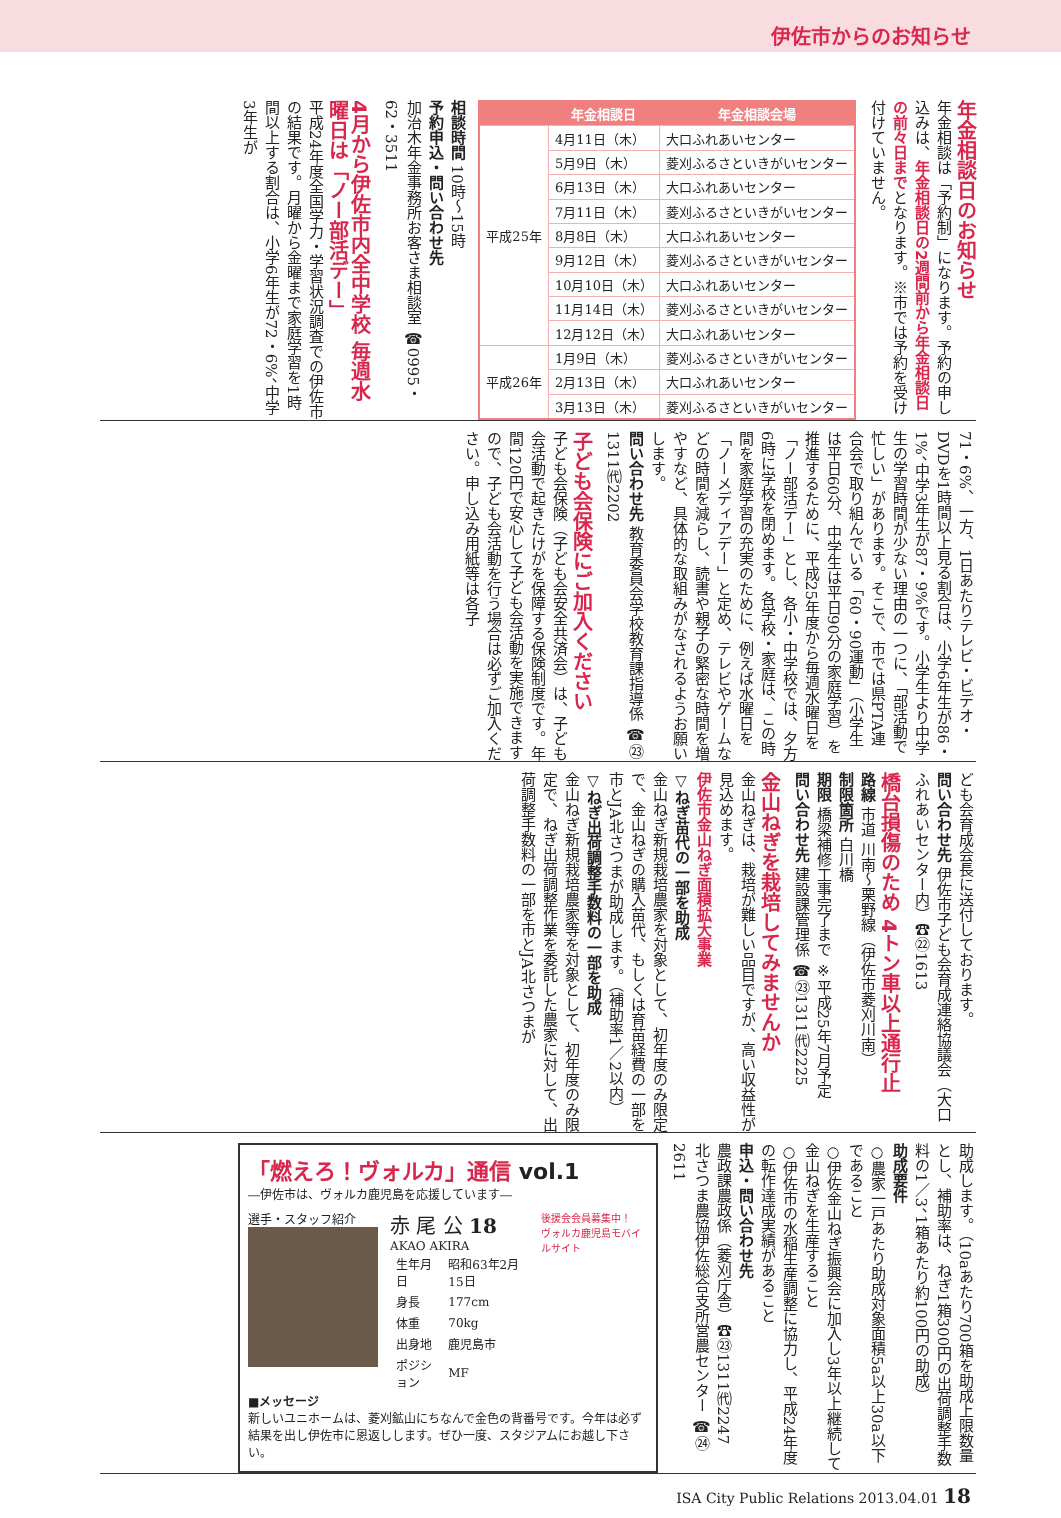伊佐市からのお知らせ
年金相談日のお知らせ
年金相談は「予約制」になります。予約の申し込みは、年金相談日の2週間前から年金相談日の前々日までとなります。※市では予約を受け付けていません。
| | 年金相談日 | 年金相談会場 |
| --- | --- | --- |
| 平成25年 | 4月11日（木） | 大口ふれあいセンター |
| | 5月9日（木） | 菱刈ふるさといきがいセンター |
| | 6月13日（木） | 大口ふれあいセンター |
| | 7月11日（木） | 菱刈ふるさといきがいセンター |
| | 8月8日（木） | 大口ふれあいセンター |
| | 9月12日（木） | 菱刈ふるさといきがいセンター |
| | 10月10日（木） | 大口ふれあいセンター |
| | 11月14日（木） | 菱刈ふるさといきがいセンター |
| | 12月12日（木） | 大口ふれあいセンター |
| 平成26年 | 1月9日（木） | 菱刈ふるさといきがいセンター |
| | 2月13日（木） | 大口ふれあいセンター |
| | 3月13日（木） | 菱刈ふるさといきがいセンター |
相談時間 10時～15時
予約申込・問い合わせ先
加治木年金事務所お客さま相談室 ☎0995・62・3511
4月から伊佐市内全中学校 毎週水曜日は「ノー部活デー」
平成24年度全国学力・学習状況調査での伊佐市の結果です。月曜から金曜まで家庭学習を1時間以上する割合は、小学6年生が72・6%、中学3年生が
71・6%、一方、1日あたりテレビ・ビデオ・DVDを1時間以上見る割合は、小学6年生が86・1%、中学3年生が87・9%です。小学生より中学生の学習時間が少ない理由の一つに、「部活動で忙しい」があります。そこで、市では県PTA連合会で取り組んでいる「60・90運動」（小学生は平日60分、中学生は平日90分の家庭学習）を推進するために、平成25年度から毎週水曜日を「ノー部活デー」とし、各小・中学校では、夕方6時に学校を閉めます。各学校・家庭は、この時間を家庭学習の充実のために、例えば水曜日を「ノーメディアデー」と定め、テレビやゲームなどの時間を減らし、読書や親子の緊密な時間を増やすなど、具体的な取組みがなされるようお願いします。
問い合わせ先 教育委員会学校教育課指導係 ☎㉓1311㈹2202
子ども会保険にご加入ください
子ども会保険（子ども会安全共済会）は、子ども会活動で起きたけがを保障する保険制度です。年間120円で安心して子ども会活動を実施できますので、子ども会活動を行う場合は必ずご加入ください。申し込み用紙等は各子
ども会育成会長に送付しております。
問い合わせ先 伊佐市子ども会育成連絡協議会（大口ふれあいセンター内）☎㉒1613
橋台損傷のため 4トン車以上通行止
路線 市道 川南～栗野線（伊佐市菱刈川南）
制限箇所 白川橋
期限 橋梁補修工事完了まで ※平成25年7月予定
問い合わせ先 建設課管理係 ☎㉓1311㈹2225
金山ねぎを栽培してみませんか
金山ねぎは、栽培が難しい品目ですが、高い収益性が見込めます。
伊佐市金山ねぎ面積拡大事業
▽ねぎ苗代の一部を助成
金山ねぎ新規栽培農家を対象として、初年度のみ限定で、金山ねぎの購入苗代、もしくは育苗経費の一部を市とJA北さつまが助成します。（補助率1／2以内）
▽ねぎ出荷調整手数料の一部を助成
金山ねぎ新規栽培農家等を対象として、初年度のみ限定で、ねぎ出荷調整作業を委託した農家に対して、出荷調整手数料の一部を市とJA北さつまが
助成します。（10aあたり700箱を助成上限数量とし、補助率は、ねぎ1箱300円の出荷調整手数料の1／3、1箱あたり約100円の助成）
助成要件
○農家一戸あたり助成対象面積5a以上30a以下であること
○伊佐金山ねぎ振興会に加入し3年以上継続して金山ねぎを生産すること
○伊佐市の水稲生産調整に協力し、平成24年度の転作達成実績があること
申込・問い合わせ先
農政課農政係（菱刈庁舎）☎㉓1311㈹2247
北さつま農協伊佐総合支所営農センター ☎㉔2611
「燃えろ！ヴォルカ」通信 vol.1
―伊佐市は、ヴォルカ鹿児島を応援しています―
選手・スタッフ紹介
赤 尾 公 18
AKAO AKIRA
| 生年月日 | 昭和63年2月15日 |
| 身長 | 177cm |
| 体重 | 70kg |
| 出身地 | 鹿児島市 |
| ポジション | MF |
後援会会員募集中！
ヴォルカ鹿児島モバイルサイト
■メッセージ
新しいユニホームは、菱刈鉱山にちなんで金色の背番号です。今年は必ず結果を出し伊佐市に恩返しします。ぜひ一度、スタジアムにお越し下さい。
ISA City Public Relations 2013.04.01 18